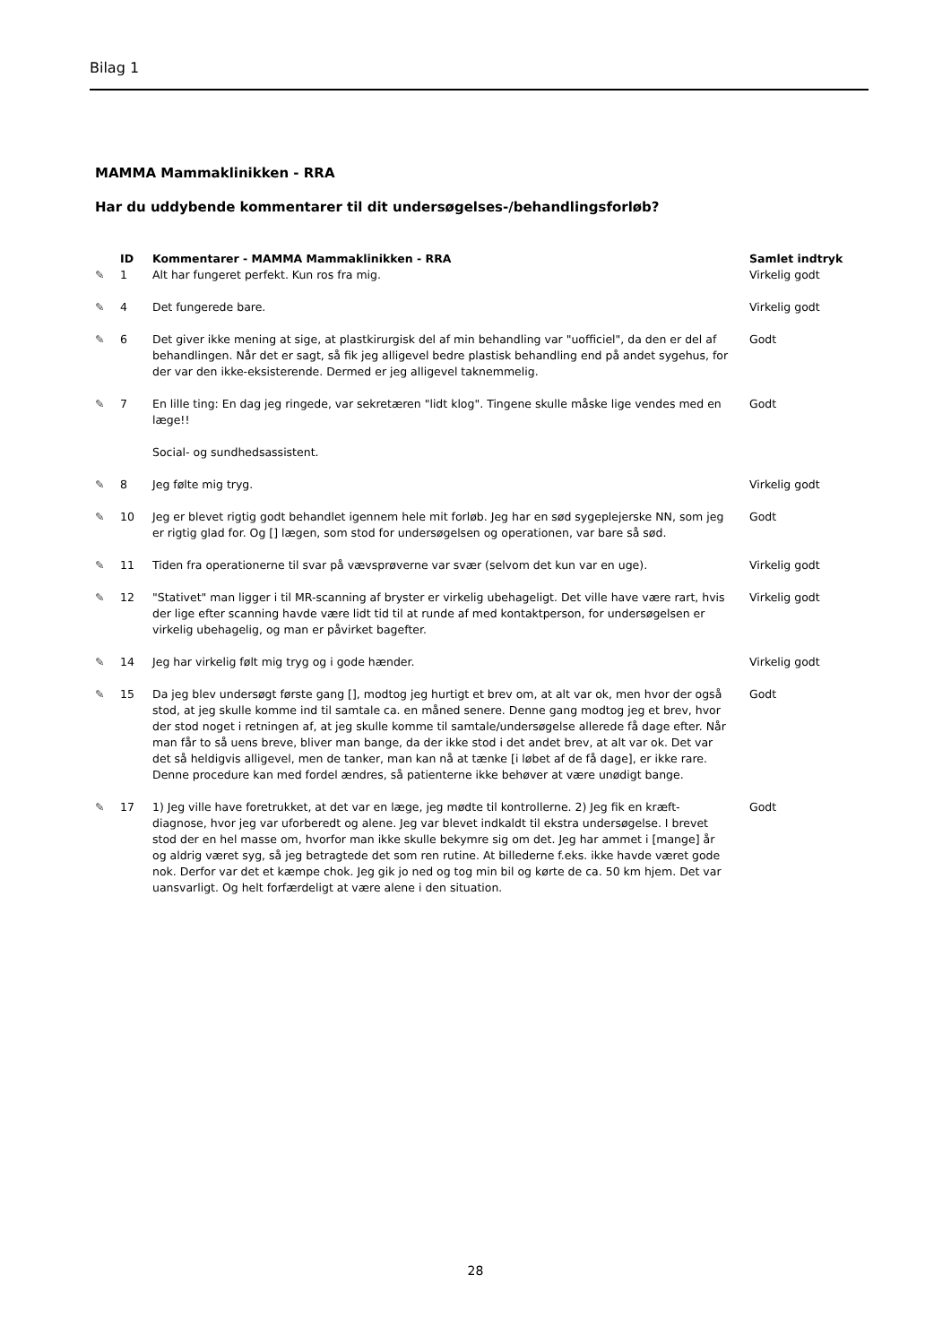Bilag 1
MAMMA Mammaklinikken - RRA
Har du uddybende kommentarer til dit undersøgelses-/behandlingsforløb?
| | ID | Kommentarer - MAMMA Mammaklinikken - RRA | Samlet indtryk |
| --- | --- | --- | --- |
| ✎ | 1 | Alt har fungeret perfekt. Kun ros fra mig. | Virkelig godt |
| ✎ | 4 | Det fungerede bare. | Virkelig godt |
| ✎ | 6 | Det giver ikke mening at sige, at plastkirurgisk del af min behandling var "uofficiel", da den er del af behandlingen. Når det er sagt, så fik jeg alligevel bedre plastisk behandling end på andet sygehus, for der var den ikke-eksisterende. Dermed er jeg alligevel taknemmelig. | Godt |
| ✎ | 7 | En lille ting: En dag jeg ringede, var sekretæren "lidt klog". Tingene skulle måske lige vendes med en læge!! Social- og sundhedsassistent. | Godt |
| ✎ | 8 | Jeg følte mig tryg. | Virkelig godt |
| ✎ | 10 | Jeg er blevet rigtig godt behandlet igennem hele mit forløb. Jeg har en sød sygeplejerske NN, som jeg er rigtig glad for. Og [] lægen, som stod for undersøgelsen og operationen, var bare så sød. | Godt |
| ✎ | 11 | Tiden fra operationerne til svar på vævsprøverne var svær (selvom det kun var en uge). | Virkelig godt |
| ✎ | 12 | "Stativet" man ligger i til MR-scanning af bryster er virkelig ubehageligt. Det ville have være rart, hvis der lige efter scanning havde være lidt tid til at runde af med kontaktperson, for undersøgelsen er virkelig ubehagelig, og man er påvirket bagefter. | Virkelig godt |
| ✎ | 14 | Jeg har virkelig følt mig tryg og i gode hænder. | Virkelig godt |
| ✎ | 15 | Da jeg blev undersøgt første gang [], modtog jeg hurtigt et brev om, at alt var ok, men hvor der også stod, at jeg skulle komme ind til samtale ca. en måned senere. Denne gang modtog jeg et brev, hvor der stod noget i retningen af, at jeg skulle komme til samtale/undersøgelse allerede få dage efter. Når man får to så uens breve, bliver man bange, da der ikke stod i det andet brev, at alt var ok. Det var det så heldigvis alligevel, men de tanker, man kan nå at tænke [i løbet af de få dage], er ikke rare. Denne procedure kan med fordel ændres, så patienterne ikke behøver at være unødigt bange. | Godt |
| ✎ | 17 | 1) Jeg ville have foretrukket, at det var en læge, jeg mødte til kontrollerne. 2) Jeg fik en kræft-diagnose, hvor jeg var uforberedt og alene. Jeg var blevet indkaldt til ekstra undersøgelse. I brevet stod der en hel masse om, hvorfor man ikke skulle bekymre sig om det. Jeg har ammet i [mange] år og aldrig været syg, så jeg betragtede det som ren rutine. At billederne f.eks. ikke havde været gode nok. Derfor var det et kæmpe chok. Jeg gik jo ned og tog min bil og kørte de ca. 50 km hjem. Det var uansvarligt. Og helt forfærdeligt at være alene i den situation. | Godt |
28